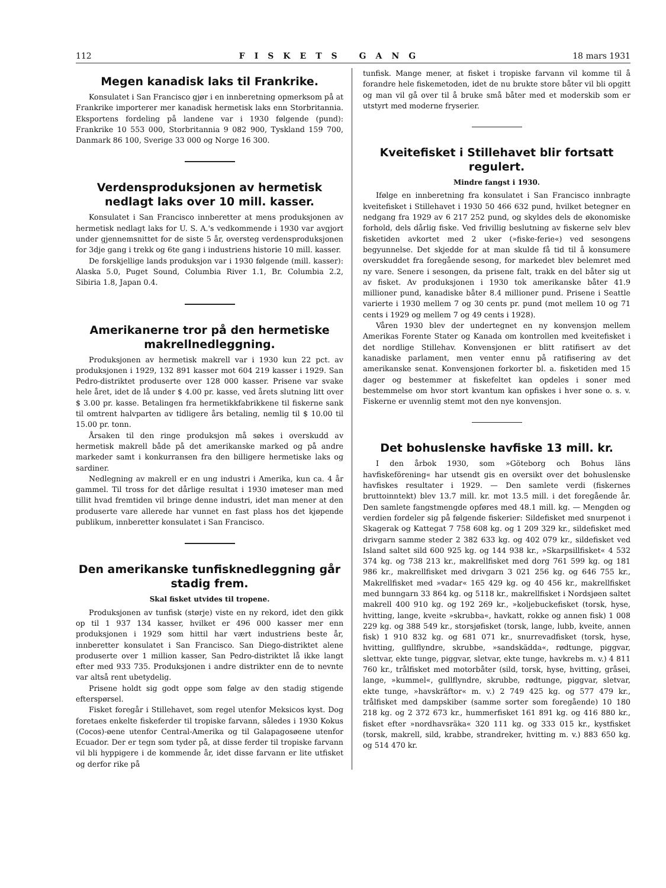112 FISKETS GANG 18 mars 1931
Megen kanadisk laks til Frankrike.
Konsulatet i San Francisco gjør i en innberetning opmerksom på at Frankrike importerer mer kanadisk hermetisk laks enn Storbritannia. Eksportens fordeling på landene var i 1930 følgende (pund): Frankrike 10 553 000, Storbritannia 9 082 900, Tyskland 159 700, Danmark 86 100, Sverige 33 000 og Norge 16 300.
Verdensproduksjonen av hermetisk nedlagt laks over 10 mill. kasser.
Konsulatet i San Francisco innberetter at mens produksjonen av hermetisk nedlagt laks for U. S. A.'s vedkommende i 1930 var avgjort under gjennemsnittet for de siste 5 år, oversteg verdensproduksjonen for 3dje gang i trekk og 6te gang i industriens historie 10 mill. kasser.
De forskjellige lands produksjon var i 1930 følgende (mill. kasser): Alaska 5.0, Puget Sound, Columbia River 1.1, Br. Columbia 2.2, Sibiria 1.8, Japan 0.4.
Amerikanerne tror på den hermetiske makrellnedleggning.
Produksjonen av hermetisk makrell var i 1930 kun 22 pct. av produksjonen i 1929, 132 891 kasser mot 604 219 kasser i 1929. San Pedro-distriktet produserte over 128 000 kasser. Prisene var svake hele året, idet de lå under $ 4.00 pr. kasse, ved årets slutning litt over $ 3.00 pr. kasse. Betalingen fra hermetikkfabrikkene til fiskerne sank til omtrent halvparten av tidligere års betaling, nemlig til $ 10.00 til 15.00 pr. tonn.
Årsaken til den ringe produksjon må søkes i overskudd av hermetisk makrell både på det amerikanske marked og på andre markeder samt i konkurransen fra den billigere hermetiske laks og sardiner.
Nedlegning av makrell er en ung industri i Amerika, kun ca. 4 år gammel. Til tross for det dårlige resultat i 1930 imøteser man med tillit hvad fremtiden vil bringe denne industri, idet man mener at den produserte vare allerede har vunnet en fast plass hos det kjøpende publikum, innberetter konsulatet i San Francisco.
Den amerikanske tunfisknedleggning går stadig frem.
Skal fisket utvides til tropene.
Produksjonen av tunfisk (størje) viste en ny rekord, idet den gikk op til 1 937 134 kasser, hvilket er 496 000 kasser mer enn produksjonen i 1929 som hittil har vært industriens beste år, innberetter konsulatet i San Francisco. San Diego-distriktet alene produserte over 1 million kasser, San Pedro-distriktet lå ikke langt efter med 933 735. Produksjonen i andre distrikter enn de to nevnte var altså rent ubetydelig.
Prisene holdt sig godt oppe som følge av den stadig stigende efterspørsel.
Fisket foregår i Stillehavet, som regel utenfor Meksicos kyst. Dog foretaes enkelte fiskeferder til tropiske farvann, således i 1930 Kokus (Cocos)-øene utenfor Central-Amerika og til Galapagosøene utenfor Ecuador. Der er tegn som tyder på, at disse ferder til tropiske farvann vil bli hyppigere i de kommende år, idet disse farvann er lite utfisket og derfor rike på
tunfisk. Mange mener, at fisket i tropiske farvann vil komme til å forandre hele fiskemetoden, idet de nu brukte store båter vil bli opgitt og man vil gå over til å bruke små båter med et moderskib som er utstyrt med moderne fryserier.
Kveitefisket i Stillehavet blir fortsatt regulert.
Mindre fangst i 1930.
Ifølge en innberetning fra konsulatet i San Francisco innbragte kveitefisket i Stillehavet i 1930 50 466 632 pund, hvilket betegner en nedgang fra 1929 av 6 217 252 pund, og skyldes dels de økonomiske forhold, dels dårlig fiske. Ved frivillig beslutning av fiskerne selv blev fisketiden avkortet med 2 uker (»fiske-ferie«) ved sesongens begyunnelse. Det skjedde for at man skulde få tid til å konsumere overskuddet fra foregående sesong, for markedet blev belemret med ny vare. Senere i sesongen, da prisene falt, trakk en del båter sig ut av fisket. Av produksjonen i 1930 tok amerikanske båter 41.9 millioner pund, kanadiske båter 8.4 millioner pund. Prisene i Seattle varierte i 1930 mellem 7 og 30 cents pr. pund (mot mellem 10 og 71 cents i 1929 og mellem 7 og 49 cents i 1928).
Våren 1930 blev der undertegnet en ny konvensjon mellem Amerikas Forente Stater og Kanada om kontrollen med kveitefisket i det nordlige Stillehav. Konvensjonen er blitt ratifisert av det kanadiske parlament, men venter ennu på ratifisering av det amerikanske senat. Konvensjonen forkorter bl. a. fisketiden med 15 dager og bestemmer at fiskefeltet kan opdeles i soner med bestemmelse om hvor stort kvantum kan opfiskes i hver sone o. s. v. Fiskerne er uvennlig stemt mot den nye konvensjon.
Det bohuslenske havfiske 13 mill. kr.
I den årbok 1930, som »Göteborg och Bohus läns havfiskeförening« har utsendt gis en oversikt over det bohuslenske havfiskes resultater i 1929. — Den samlete verdi (fiskernes bruttoinntekt) blev 13.7 mill. kr. mot 13.5 mill. i det foregående år. Den samlete fangstmengde opføres med 48.1 mill. kg. — Mengden og verdien fordeler sig på følgende fiskerier: Sildefisket med snurpenot i Skagerak og Kattegat 7 758 608 kg. og 1 209 329 kr., sildefisket med drivgarn samme steder 2 382 633 kg. og 402 079 kr., sildefisket ved Island saltet sild 600 925 kg. og 144 938 kr., »Skarpsillfisket« 4 532 374 kg. og 738 213 kr., makrellfisket med dorg 761 599 kg. og 181 986 kr., makrellfisket med drivgarn 3 021 256 kg. og 646 755 kr., Makrellfisket med »vadar« 165 429 kg. og 40 456 kr., makrellfisket med bunngarn 33 864 kg. og 5118 kr., makrellfisket i Nordsjøen saltet makrell 400 910 kg. og 192 269 kr., »koljebuckefisket (torsk, hyse, hvitting, lange, kveite »skrubba«, havkatt, rokke og annen fisk) 1 008 229 kg. og 388 549 kr., storsjøfisket (torsk, lange, lubb, kveite, annen fisk) 1 910 832 kg. og 681 071 kr., snurrevadfisket (torsk, hyse, hvitting, gullflyndre, skrubbe, »sandskädda«, rødtunge, piggvar, slettvar, ekte tunge, piggvar, sletvar, ekte tunge, havkrebs m. v.) 4 811 760 kr., trålfisket med motorbåter (sild, torsk, hyse, hvitting, gråsei, lange, »kummel«, gullflyndre, skrubbe, rødtunge, piggvar, sletvar, ekte tunge, »havskräftor« m. v.) 2 749 425 kg. og 577 479 kr., trålfisket med dampskiber (samme sorter som foregående) 10 180 218 kg. og 2 372 673 kr., hummerfisket 161 891 kg. og 416 880 kr., fisket efter »nordhavsräka« 320 111 kg. og 333 015 kr., kystfisket (torsk, makrell, sild, krabbe, strandreker, hvitting m. v.) 883 650 kg. og 514 470 kr.